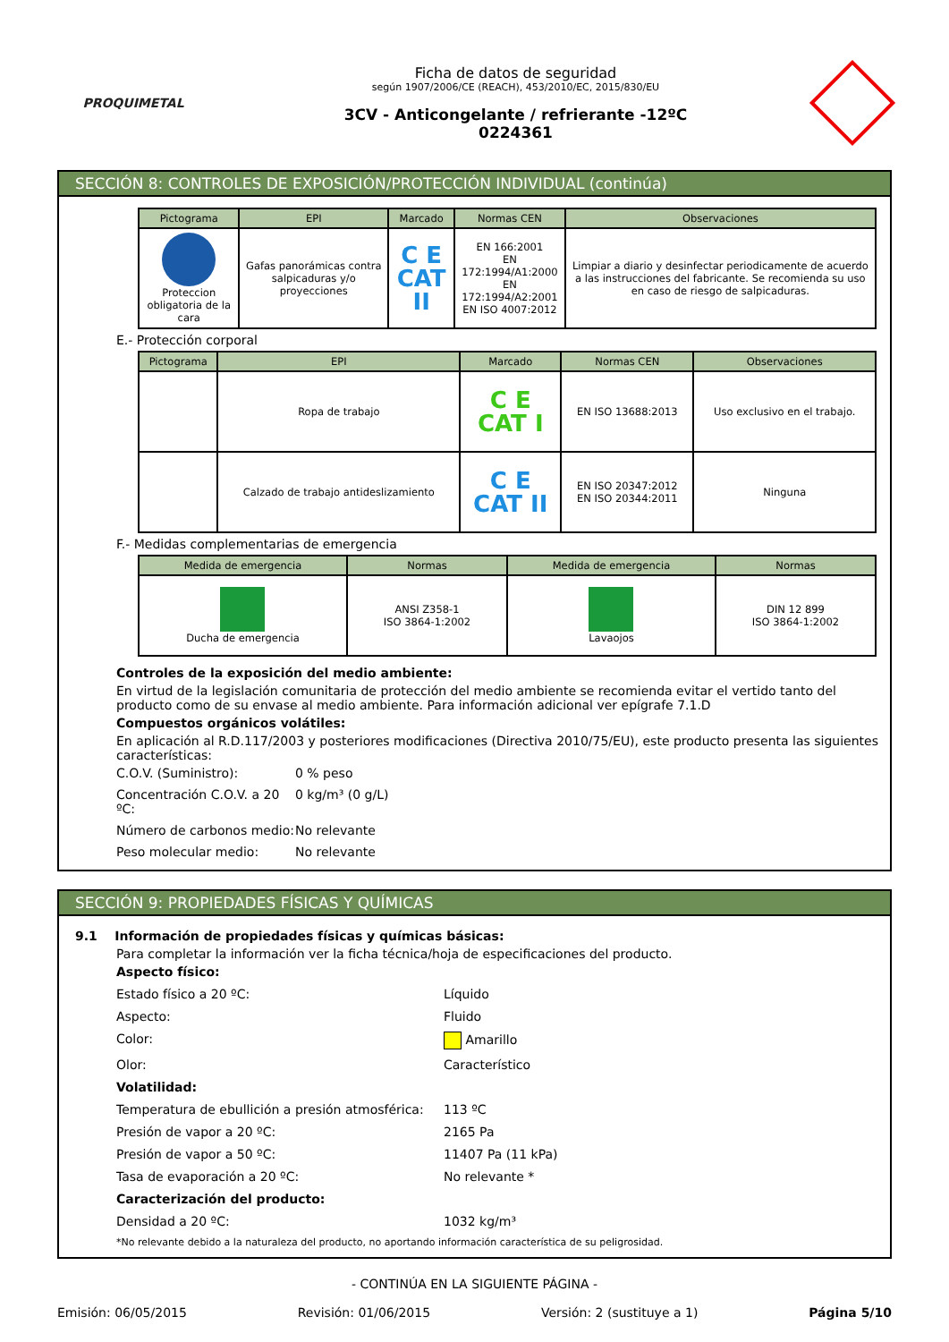PROQUIMETAL
Ficha de datos de seguridad
según 1907/2006/CE (REACH), 453/2010/EC, 2015/830/EU
3CV - Anticongelante / refrierante -12ºC
0224361
SECCIÓN 8: CONTROLES DE EXPOSICIÓN/PROTECCIÓN INDIVIDUAL (continúa)
| Pictograma | EPI | Marcado | Normas CEN | Observaciones |
| --- | --- | --- | --- | --- |
| Proteccion obligatoria de la cara | Gafas panorámicas contra salpicaduras y/o proyecciones | C E CAT II | EN 166:2001 EN 172:1994/A1:2000 EN 172:1994/A2:2001 EN ISO 4007:2012 | Limpiar a diario y desinfectar periodicamente de acuerdo a las instrucciones del fabricante. Se recomienda su uso en caso de riesgo de salpicaduras. |
E.- Protección corporal
| Pictograma | EPI | Marcado | Normas CEN | Observaciones |
| --- | --- | --- | --- | --- |
| | Ropa de trabajo | C E CAT I | EN ISO 13688:2013 | Uso exclusivo en el trabajo. |
| | Calzado de trabajo antideslizamiento | C E CAT II | EN ISO 20347:2012 EN ISO 20344:2011 | Ninguna |
F.- Medidas complementarias de emergencia
| Medida de emergencia | Normas | Medida de emergencia | Normas |
| --- | --- | --- | --- |
| Ducha de emergencia | ANSI Z358-1 ISO 3864-1:2002 | Lavaojos | DIN 12 899 ISO 3864-1:2002 |
Controles de la exposición del medio ambiente:
En virtud de la legislación comunitaria de protección del medio ambiente se recomienda evitar el vertido tanto del producto como de su envase al medio ambiente. Para información adicional ver epígrafe 7.1.D
Compuestos orgánicos volátiles:
En aplicación al R.D.117/2003 y posteriores modificaciones (Directiva 2010/75/EU), este producto presenta las siguientes características:
C.O.V. (Suministro): 0 % peso
Concentración C.O.V. a 20 ºC: 0 kg/m³ (0 g/L)
Número de carbonos medio: No relevante
Peso molecular medio: No relevante
SECCIÓN 9: PROPIEDADES FÍSICAS Y QUÍMICAS
9.1 Información de propiedades físicas y químicas básicas:
Para completar la información ver la ficha técnica/hoja de especificaciones del producto.
Aspecto físico:
Estado físico a 20 ºC: Líquido
Aspecto: Fluido
Color: Amarillo
Olor: Característico
Volatilidad:
Temperatura de ebullición a presión atmosférica: 113 ºC
Presión de vapor a 20 ºC: 2165 Pa
Presión de vapor a 50 ºC: 11407 Pa (11 kPa)
Tasa de evaporación a 20 ºC: No relevante *
Caracterización del producto:
Densidad a 20 ºC: 1032 kg/m³
*No relevante debido a la naturaleza del producto, no aportando información característica de su peligrosidad.
- CONTINÚA EN LA SIGUIENTE PÁGINA -
Emisión: 06/05/2015 Revisión: 01/06/2015 Versión: 2 (sustituye a 1) Página 5/10